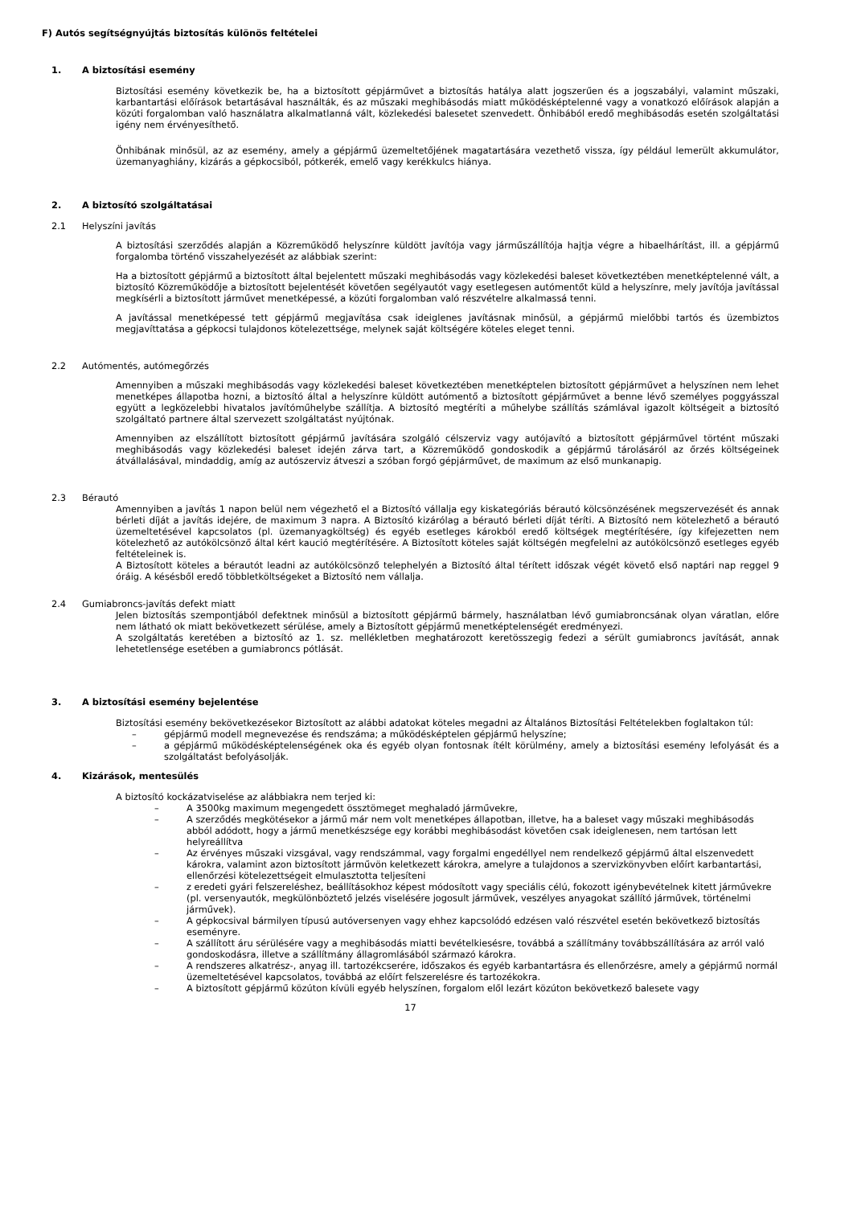F) Autós segítségnyújtás biztosítás különös feltételei
1. A biztosítási esemény
Biztosítási esemény következik be, ha a biztosított gépjárművet a biztosítás hatálya alatt jogszerűen és a jogszabályi, valamint műszaki, karbantartási előírások betartásával használták, és az műszaki meghibásodás miatt működésképtelenné vagy a vonatkozó előírások alapján a közúti forgalomban való használatra alkalmatlanná vált, közlekedési balesetet szenvedett. Önhibából eredő meghibásodás esetén szolgáltatási igény nem érvényesíthető.
Önhibának minősül, az az esemény, amely a gépjármű üzemeltetőjének magatartására vezethető vissza, így például lemerült akkumulátor, üzemanyaghiány, kizárás a gépkocsiból, pótkerék, emelő vagy kerékkulcs hiánya.
2. A biztosító szolgáltatásai
2.1 Helyszíni javítás
A biztosítási szerződés alapján a Közreműködő helyszínre küldött javítója vagy járműszállítója hajtja végre a hibaelhárítást, ill. a gépjármű forgalomba történő visszahelyezését az alábbiak szerint:
Ha a biztosított gépjármű a biztosított által bejelentett műszaki meghibásodás vagy közlekedési baleset következtében menetképtelenné vált, a biztosító Közreműködője a biztosított bejelentését követően segélyautót vagy esetlegesen autómentőt küld a helyszínre, mely javítója javítással megkísérli a biztosított járművet menetképessé, a közúti forgalomban való részvételre alkalmassá tenni.
A javítással menetképessé tett gépjármű megjavítása csak ideiglenes javításnak minősül, a gépjármű mielőbbi tartós és üzembiztos megjavíttatása a gépkocsi tulajdonos kötelezettsége, melynek saját költségére köteles eleget tenni.
2.2 Autómentés, autómegőrzés
Amennyiben a műszaki meghibásodás vagy közlekedési baleset következtében menetképtelen biztosított gépjárművet a helyszínen nem lehet menetképes állapotba hozni, a biztosító által a helyszínre küldött autómentő a biztosított gépjárművet a benne lévő személyes poggyásszal együtt a legközelebbi hivatalos javítóműhelybe szállítja. A biztosító megtéríti a műhelybe szállítás számlával igazolt költségeit a biztosító szolgáltató partnere által szervezett szolgáltatást nyújtónak.
Amennyiben az elszállított biztosított gépjármű javítására szolgáló célszerviz vagy autójavító a biztosított gépjárművel történt műszaki meghibásodás vagy közlekedési baleset idején zárva tart, a Közreműködő gondoskodik a gépjármű tárolásáról az őrzés költségeinek átvállalásával, mindaddig, amíg az autószerviz átveszi a szóban forgó gépjárművet, de maximum az első munkanapig.
2.3 Bérautó
Amennyiben a javítás 1 napon belül nem végezhető el a Biztosító vállalja egy kiskategóriás bérautó kölcsönzésének megszervezését és annak bérleti díját a javítás idejére, de maximum 3 napra. A Biztosító kizárólag a bérautó bérleti díját téríti. A Biztosító nem kötelezhető a bérautó üzemeltetésével kapcsolatos (pl. üzemanyagköltség) és egyéb esetleges károkból eredő költségek megtérítésére, így kifejezetten nem kötelezhető az autókölcsönző által kért kaució megtérítésére. A Biztosított köteles saját költségén megfelelni az autókölcsönző esetleges egyéb feltételeinek is.
A Biztosított köteles a bérautót leadni az autókölcsönző telephelyén a Biztosító által térített időszak végét követő első naptári nap reggel 9 óráig. A késésből eredő többletköltségeket a Biztosító nem vállalja.
2.4 Gumiabroncs-javítás defekt miatt
Jelen biztosítás szempontjából defektnek minősül a biztosított gépjármű bármely, használatban lévő gumiabroncsának olyan váratlan, előre nem látható ok miatt bekövetkezett sérülése, amely a Biztosított gépjármű menetképtelenségét eredményezi.
A szolgáltatás keretében a biztosító az 1. sz. mellékletben meghatározott keretösszegig fedezi a sérült gumiabroncs javítását, annak lehetetlensége esetében a gumiabroncs pótlását.
3. A biztosítási esemény bejelentése
Biztosítási esemény bekövetkezésekor Biztosított az alábbi adatokat köteles megadni az Általános Biztosítási Feltételekben foglaltakon túl:
– gépjármű modell megnevezése és rendszáma; a működésképtelen gépjármű helyszíne;
– a gépjármű működésképtelenségének oka és egyéb olyan fontosnak ítélt körülmény, amely a biztosítási esemény lefolyását és a szolgáltatást befolyásolják.
4. Kizárások, mentesülés
A biztosító kockázatviselése az alábbiakra nem terjed ki:
– A 3500kg maximum megengedett össztömeget meghaladó járművekre,
– A szerződés megkötésekor a jármű már nem volt menetképes állapotban, illetve, ha a baleset vagy műszaki meghibásodás abból adódott, hogy a jármű menetkészsége egy korábbi meghibásodást követően csak ideiglenesen, nem tartósan lett helyreállítva
– Az érvényes műszaki vizsgával, vagy rendszámmal, vagy forgalmi engedéllyel nem rendelkező gépjármű által elszenvedett károkra, valamint azon biztosított járművön keletkezett károkra, amelyre a tulajdonos a szervizkönyvben előírt karbantartási, ellenőrzési kötelezettségeit elmulasztotta teljesíteni
– z eredeti gyári felszereléshez, beállításokhoz képest módosított vagy speciális célú, fokozott igénybevételnek kitett járművekre (pl. versenyautók, megkülönböztető jelzés viselésére jogosult járművek, veszélyes anyagokat szállító járművek, történelmi járművek).
– A gépkocsival bármilyen típusú autóversenyen vagy ehhez kapcsolódó edzésen való részvétel esetén bekövetkező biztosítás eseményre.
– A szállított áru sérülésére vagy a meghibásodás miatti bevételkiesésre, továbbá a szállítmány továbbszállítására az arról való gondoskodásra, illetve a szállítmány állagromlásából származó károkra.
– A rendszeres alkatrész-, anyag ill. tartozékcserére, időszakos és egyéb karbantartásra és ellenőrzésre, amely a gépjármű normál üzemeltetésével kapcsolatos, továbbá az előírt felszerelésre és tartozékokra.
– A biztosított gépjármű közúton kívüli egyéb helyszínen, forgalom elől lezárt közúton bekövetkező balesete vagy
17